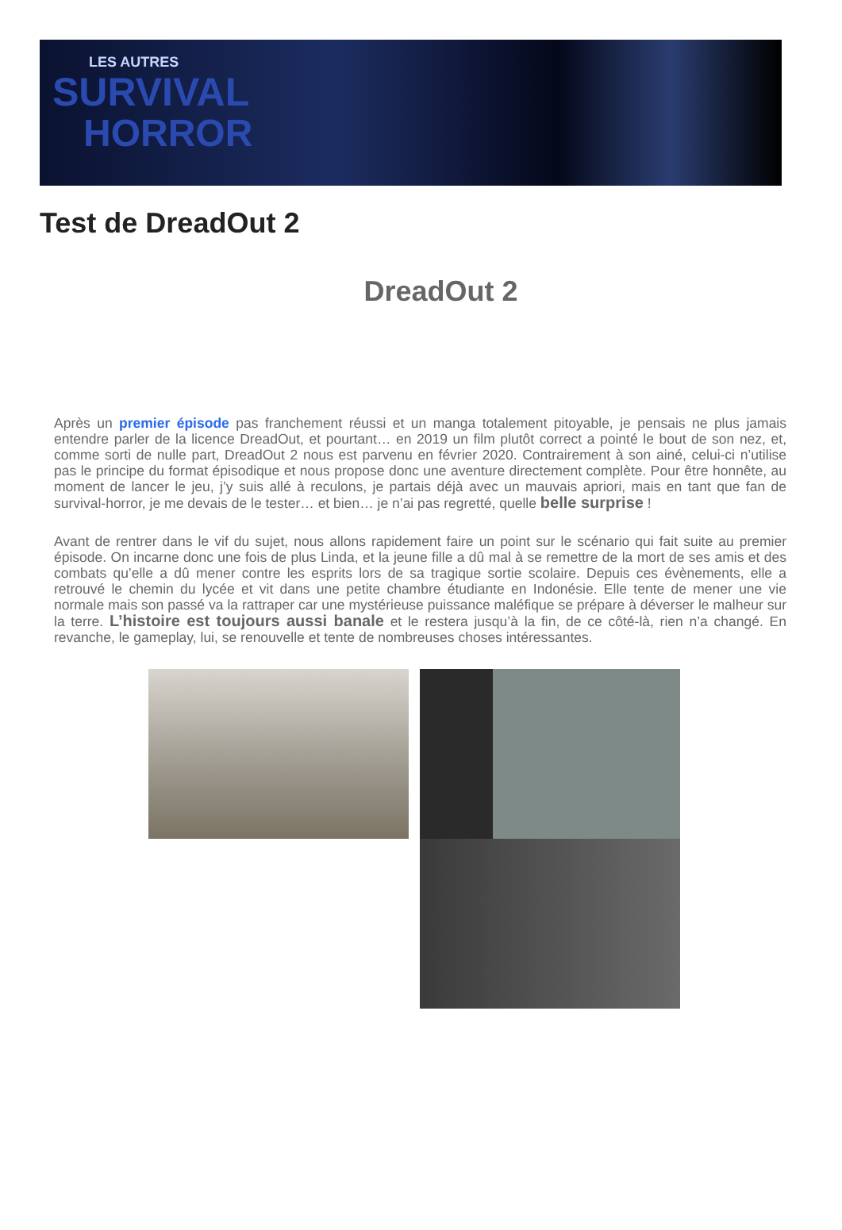LES AUTRES
SURVIVAL
HORROR
Test de DreadOut 2
DreadOut 2
Après un premier épisode pas franchement réussi et un manga totalement pitoyable, je pensais ne plus jamais entendre parler de la licence DreadOut, et pourtant… en 2019 un film plutôt correct a pointé le bout de son nez, et, comme sorti de nulle part, DreadOut 2 nous est parvenu en février 2020. Contrairement à son ainé, celui-ci n’utilise pas le principe du format épisodique et nous propose donc une aventure directement complète. Pour être honnête, au moment de lancer le jeu, j’y suis allé à reculons, je partais déjà avec un mauvais apriori, mais en tant que fan de survival-horror, je me devais de le tester… et bien… je n’ai pas regretté, quelle belle surprise !
Avant de rentrer dans le vif du sujet, nous allons rapidement faire un point sur le scénario qui fait suite au premier épisode. On incarne donc une fois de plus Linda, et la jeune fille a dû mal à se remettre de la mort de ses amis et des combats qu’elle a dû mener contre les esprits lors de sa tragique sortie scolaire. Depuis ces évènements, elle a retrouvé le chemin du lycée et vit dans une petite chambre étudiante en Indonésie. Elle tente de mener une vie normale mais son passé va la rattraper car une mystérieuse puissance maléfique se prépare à déverser le malheur sur la terre. L’histoire est toujours aussi banale et le restera jusqu’à la fin, de ce côté-là, rien n’a changé. En revanche, le gameplay, lui, se renouvelle et tente de nombreuses choses intéressantes.